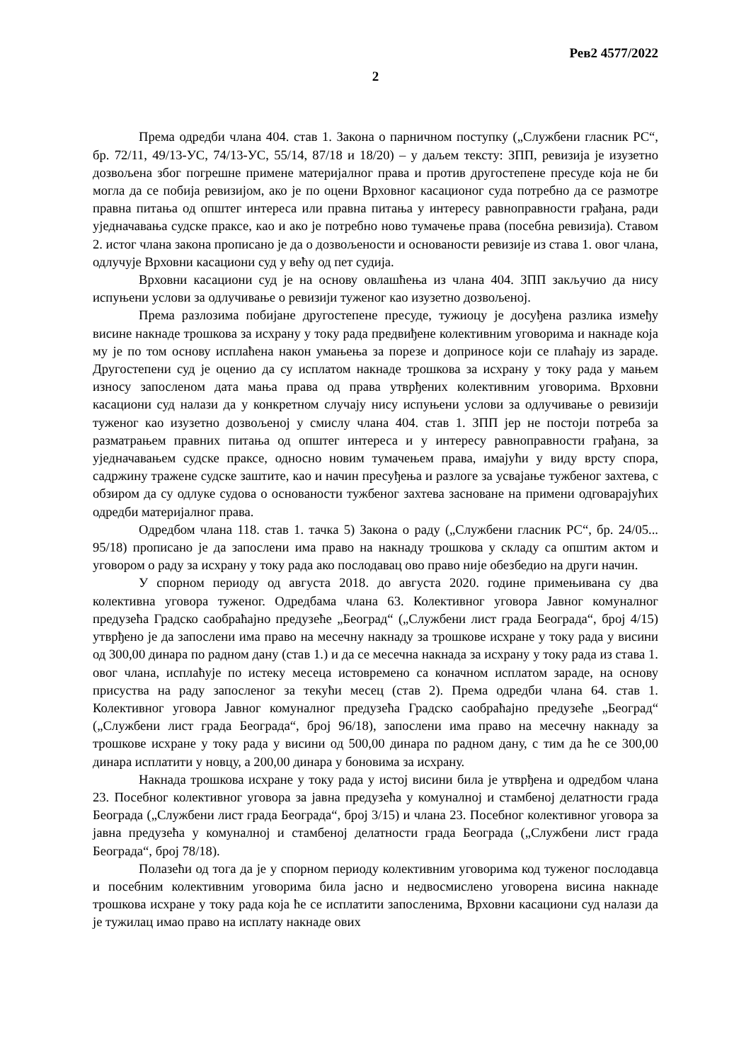Рев2 4577/2022
2
Према одредби члана 404. став 1. Закона о парничном поступку („Службени гласник РС“, бр. 72/11, 49/13-УС, 74/13-УС, 55/14, 87/18 и 18/20) – у даљем тексту: ЗПП, ревизија је изузетно дозвољена због погрешне примене материјалног права и против другостепене пресуде која не би могла да се побија ревизијом, ако је по оцени Врховног касационог суда потребно да се размотре правна питања од општег интереса или правна питања у интересу равноправности грађана, ради уједначавања судске праксе, као и ако је потребно ново тумачење права (посебна ревизија). Ставом 2. истог члана закона прописано је да о дозвољености и основаности ревизије из става 1. овог члана, одлучује Врховни касациони суд у већу од пет судија.
Врховни касациони суд је на основу овлашћења из члана 404. ЗПП закључио да нису испуњени услови за одлучивање о ревизији туженог као изузетно дозвољеној.
Према разлозима побијане другостепене пресуде, тужиоцу је досуђена разлика између висине накнаде трошкова за исхрану у току рада предвиђене колективним уговорима и накнаде која му је по том основу исплаћена након умањења за порезе и доприносе који се плаћају из зараде. Другостепени суд је оценио да су исплатом накнаде трошкова за исхрану у току рада у мањем износу запосленом дата мања права од права утврђених колективним уговорима. Врховни касациони суд налази да у конкретном случају нису испуњени услови за одлучивање о ревизији туженог као изузетно дозвољеној у смислу члана 404. став 1. ЗПП јер не постоји потреба за разматрањем правних питања од општег интереса и у интересу равноправности грађана, за уједначавањем судске праксе, односно новим тумачењем права, имајући у виду врсту спора, садржину тражене судске заштите, као и начин пресуђења и разлоге за усвајање тужбеног захтева, с обзиром да су одлуке судова о основаности тужбеног захтева засноване на примени одговарајућих одредби материјалног права.
Одредбом члана 118. став 1. тачка 5) Закона о раду („Службени гласник РС“, бр. 24/05... 95/18) прописано је да запослени има право на накнаду трошкова у складу са општим актом и уговором о раду за исхрану у току рада ако послодавац ово право није обезбедио на други начин.
У спорном периоду од августа 2018. до августа 2020. године примењивана су два колективна уговора туженог. Одредбама члана 63. Колективног уговора Јавног комуналног предузећа Градско саобраћајно предузеће „Београд“ („Службени лист града Београда“, број 4/15) утврђено је да запослени има право на месечну накнаду за трошкове исхране у току рада у висини од 300,00 динара по радном дану (став 1.) и да се месечна накнада за исхрану у току рада из става 1. овог члана, исплаћује по истеку месеца истовремено са коначном исплатом зараде, на основу присуства на раду запосленог за текући месец (став 2). Према одредби члана 64. став 1. Колективног уговора Јавног комуналног предузећа Градско саобраћајно предузеће „Београд“ („Службени лист града Београда“, број 96/18), запослени има право на месечну накнаду за трошкове исхране у току рада у висини од 500,00 динара по радном дану, с тим да ће се 300,00 динара исплатити у новцу, а 200,00 динара у боновима за исхрану.
Накнада трошкова исхране у току рада у истој висини била је утврђена и одредбом члана 23. Посебног колективног уговора за јавна предузећа у комуналној и стамбеној делатности града Београда („Службени лист града Београда“, број 3/15) и члана 23. Посебног колективног уговора за јавна предузећа у комуналној и стамбеној делатности града Београда („Службени лист града Београда“, број 78/18).
Полазећи од тога да је у спорном периоду колективним уговорима код туженог послодавца и посебним колективним уговорима била јасно и недвосмислено уговорена висина накнаде трошкова исхране у току рада која ће се исплатити запосленима, Врховни касациони суд налази да је тужилац имао право на исплату накнаде ових